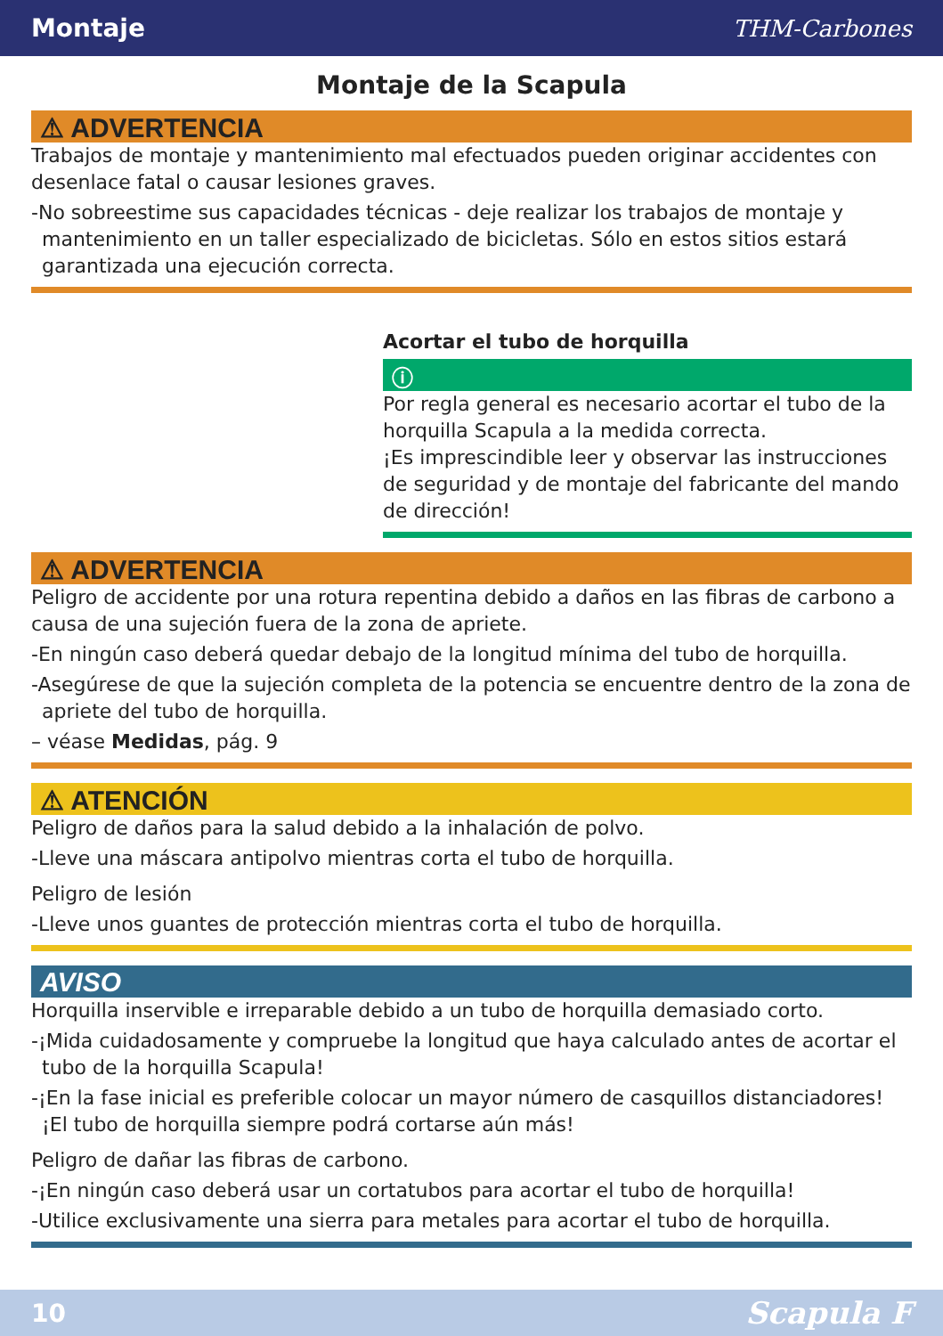Montaje THM-Carbones
Montaje de la Scapula
⚠ ADVERTENCIA
Trabajos de montaje y mantenimiento mal efectuados pueden originar accidentes con desenlace fatal o causar lesiones graves.
-No sobreestime sus capacidades técnicas - deje realizar los trabajos de montaje y mantenimiento en un taller especializado de bicicletas. Sólo en estos sitios estará garantizada una ejecución correcta.
Acortar el tubo de horquilla
ⓘ
Por regla general es necesario acortar el tubo de la horquilla Scapula a la medida correcta.
¡Es imprescindible leer y observar las instrucciones de seguridad y de montaje del fabricante del mando de dirección!
⚠ ADVERTENCIA
Peligro de accidente por una rotura repentina debido a daños en las fibras de carbono a causa de una sujeción fuera de la zona de apriete.
-En ningún caso deberá quedar debajo de la longitud mínima del tubo de horquilla.
-Asegúrese de que la sujeción completa de la potencia se encuentre dentro de la zona de apriete del tubo de horquilla.
– véase Medidas, pág. 9
⚠ ATENCIÓN
Peligro de daños para la salud debido a la inhalación de polvo.
-Lleve una máscara antipolvo mientras corta el tubo de horquilla.
Peligro de lesión
-Lleve unos guantes de protección mientras corta el tubo de horquilla.
AVISO
Horquilla inservible e irreparable debido a un tubo de horquilla demasiado corto.
-¡Mida cuidadosamente y compruebe la longitud que haya calculado antes de acortar el tubo de la horquilla Scapula!
-¡En la fase inicial es preferible colocar un mayor número de casquillos distanciadores! ¡El tubo de horquilla siempre podrá cortarse aún más!
Peligro de dañar las fibras de carbono.
-¡En ningún caso deberá usar un cortatubos para acortar el tubo de horquilla!
-Utilice exclusivamente una sierra para metales para acortar el tubo de horquilla.
10 Scapula F